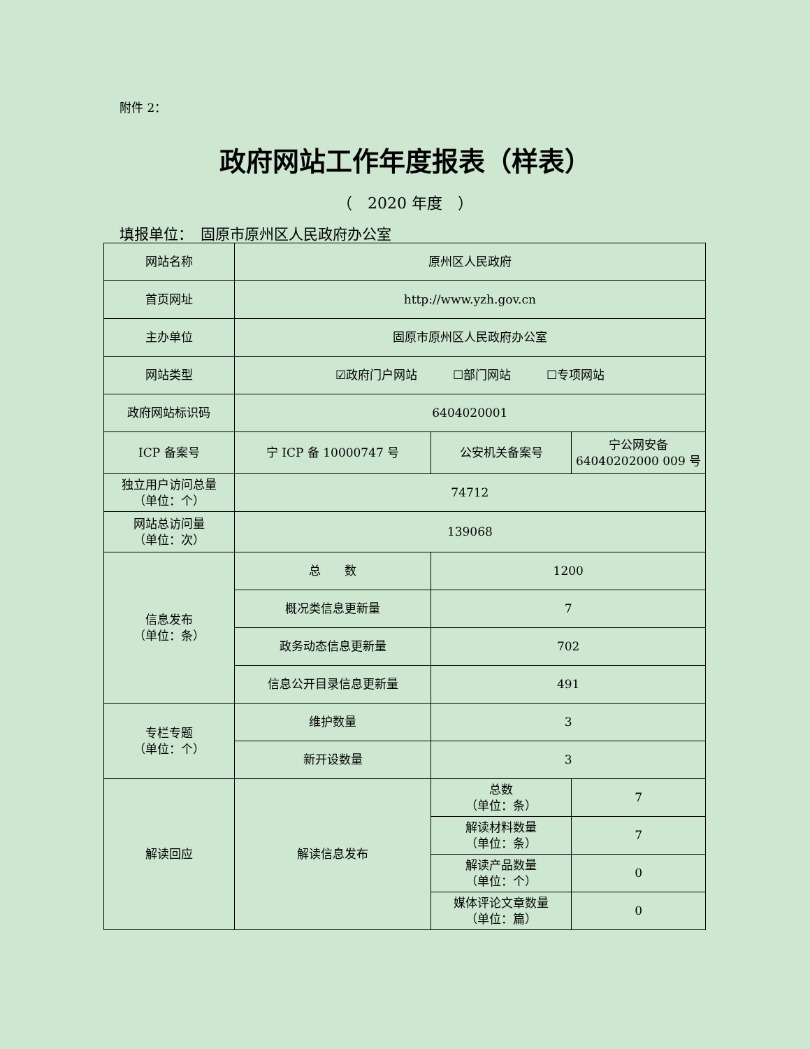附件 2：
政府网站工作年度报表（样表）
（　2020 年度　）
填报单位：　固原市原州区人民政府办公室
| 网站名称 | 原州区人民政府 | | |
| 首页网址 | http://www.yzh.gov.cn | | |
| 主办单位 | 固原市原州区人民政府办公室 | | |
| 网站类型 | ☑政府门户网站 ☐部门网站 ☐专项网站 | | |
| 政府网站标识码 | 6404020001 | | |
| ICP 备案号 | 宁 ICP 备 10000747 号 | 公安机关备案号 | 宁公网安备 64040202000 009 号 |
| 独立用户访问总量 （单位：个） | 74712 | | |
| 网站总访问量 （单位：次） | 139068 | | |
| 信息发布 （单位：条） | 总 数 | 1200 | |
| | 概况类信息更新量 | 7 | |
| | 政务动态信息更新量 | 702 | |
| | 信息公开目录信息更新量 | 491 | |
| 专栏专题 （单位：个） | 维护数量 | 3 | |
| | 新开设数量 | 3 | |
| 解读回应 | 解读信息发布 | 总数 （单位：条） | 7 |
| | | 解读材料数量 （单位：条） | 7 |
| | | 解读产品数量 （单位：个） | 0 |
| | | 媒体评论文章数量 （单位：篇） | 0 |